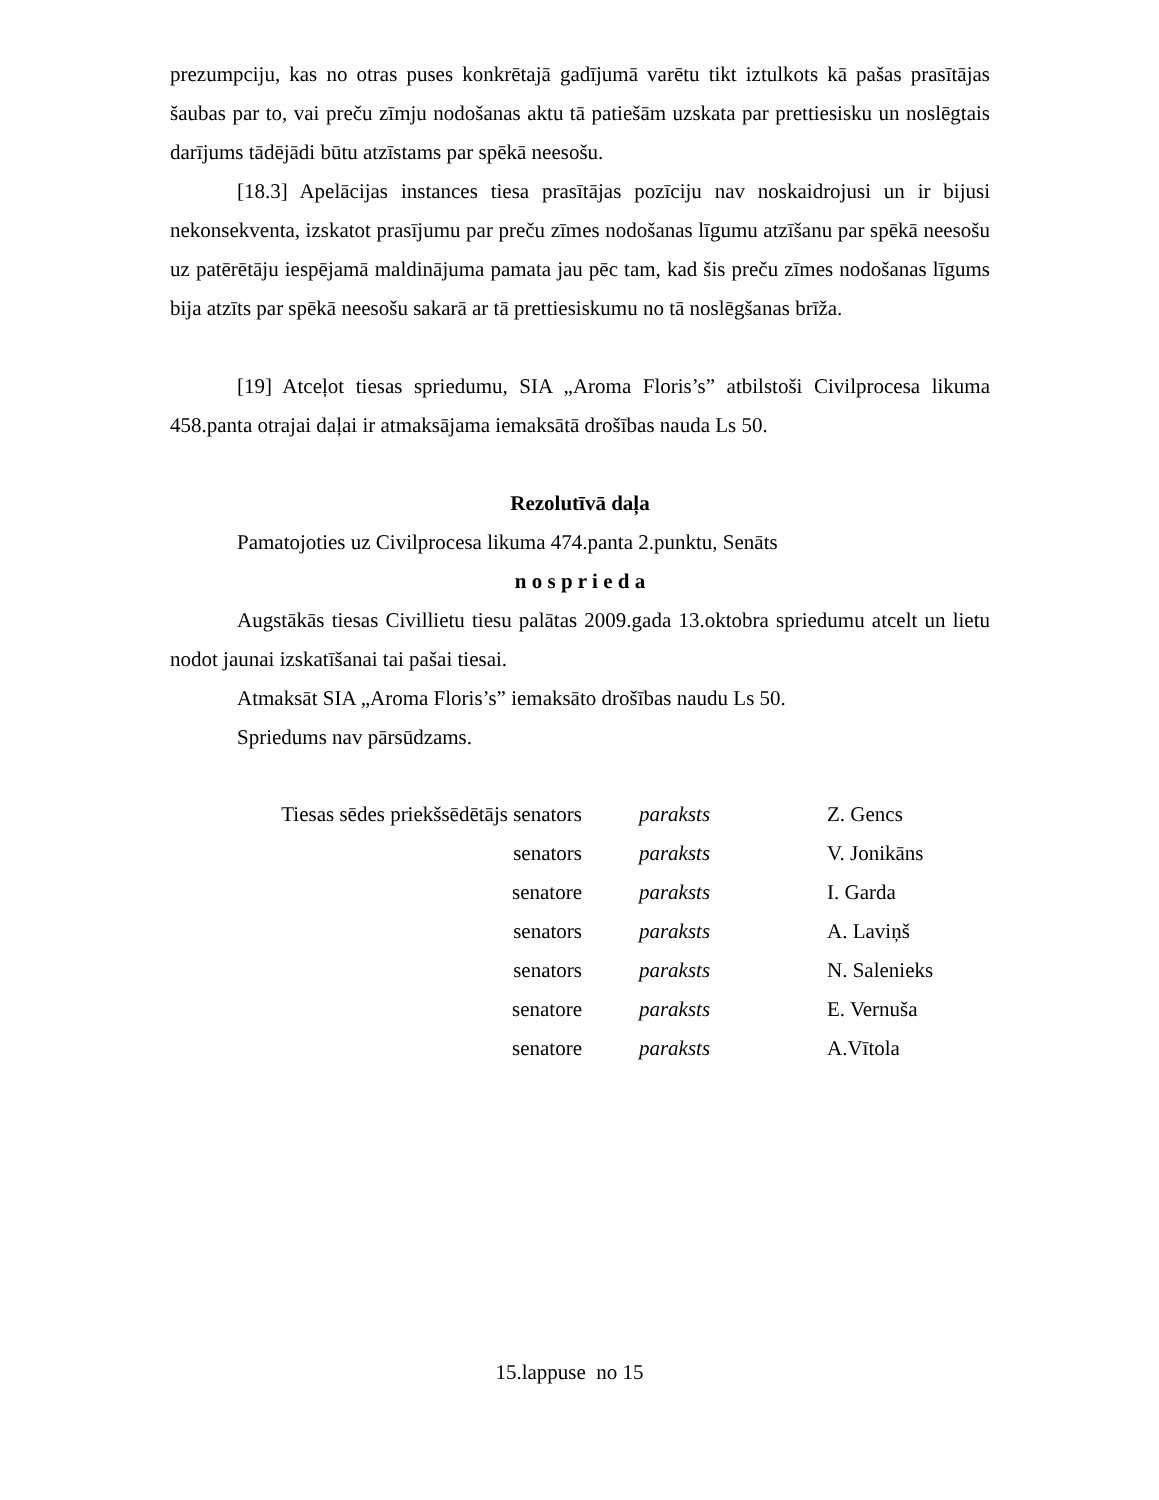prezumpciju, kas no otras puses konkrētajā gadījumā varētu tikt iztulkots kā pašas prasītājas šaubas par to, vai preču zīmju nodošanas aktu tā patiešām uzskata par prettiesisku un noslēgtais darījums tādējādi būtu atzīstams par spēkā neesošu.
[18.3] Apelācijas instances tiesa prasītājas pozīciju nav noskaidrojusi un ir bijusi nekonsekventa, izskatot prasījumu par preču zīmes nodošanas līgumu atzīšanu par spēkā neesošu uz patērētāju iespējamā maldinājuma pamata jau pēc tam, kad šis preču zīmes nodošanas līgums bija atzīts par spēkā neesošu sakarā ar tā prettiesiskumu no tā noslēgšanas brīža.
[19] Atceļot tiesas spriedumu, SIA „Aroma Floris’s” atbilstoši Civilprocesa likuma 458.panta otrajai daļai ir atmaksājama iemaksātā drošības nauda Ls 50.
Rezolutīvā daļa
Pamatojoties uz Civilprocesa likuma 474.panta 2.punktu, Senāts
n o s p r i e d a
Augstākās tiesas Civillietu tiesu palātas 2009.gada 13.oktobra spriedumu atcelt un lietu nodot jaunai izskatīšanai tai pašai tiesai.
Atmaksāt SIA „Aroma Floris’s” iemaksāto drošības naudu Ls 50.
Spriedums nav pārsūdzams.
| Tiesas sēdes priekšsēdētājs senators | paraksts | Z. Gencs |
| senators | paraksts | V. Jonikāns |
| senatore | paraksts | I. Garda |
| senators | paraksts | A. Laviņš |
| senators | paraksts | N. Salenieks |
| senatore | paraksts | E. Vernuša |
| senatore | paraksts | A.Vītola |
15.lappuse no 15